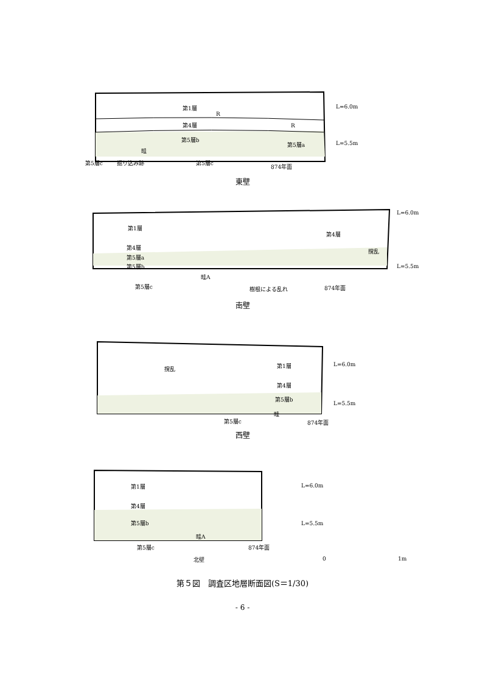第1層
R
R
第4層
第5層b
第5層a
畦
L=6.0m
L=5.5m
第5層c
掘り込み跡
第5層c
874年面
東壁
第1層
第4層
第5層a
第5層b
第4層
撹乱
畦A
L=6.0m
L=5.5m
第5層c
樹根による乱れ
874年面
南壁
撹乱
第1層
第4層
第5層b
畦
L=6.0m
L=5.5m
第5層c
874年面
西壁
第1層
第4層
第5層b
畦A
L=6.0m
L=5.5m
第5層c
874年面
北壁
0
1m
第５図　調査区地層断面図(S＝1/30)
- 6 -